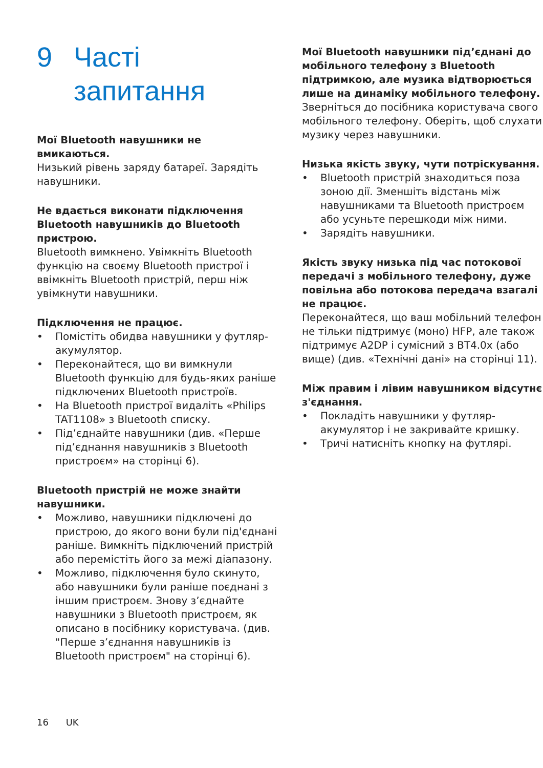9 Часті
запитання
Мої Bluetooth навушники не вмикаються.
Низький рівень заряду батареї. Зарядіть навушники.
Не вдається виконати підключення Bluetooth навушників до Bluetooth пристрою.
Bluetooth вимкнено. Увімкніть Bluetooth функцію на своєму Bluetooth пристрої і ввімкніть Bluetooth пристрій, перш ніж увімкнути навушники.
Підключення не працює.
• Помістіть обидва навушники у футляр-акумулятор.
• Переконайтеся, що ви вимкнули Bluetooth функцію для будь-яких раніше підключених Bluetooth пристроїв.
• На Bluetooth пристрої видаліть «Philips TAT1108» з Bluetooth списку.
• Під’єднайте навушники (див. «Перше під’єднання навушників з Bluetooth пристроєм» на сторінці 6).
Bluetooth пристрій не може знайти навушники.
• Можливо, навушники підключені до пристрою, до якого вони були під'єднані раніше. Вимкніть підключений пристрій або перемістіть його за межі діапазону.
• Можливо, підключення було скинуто, або навушники були раніше поєднані з іншим пристроєм. Знову з’єднайте навушники з Bluetooth пристроєм, як описано в посібнику користувача. (див. "Перше з’єднання навушників із Bluetooth пристроєм" на сторінці 6).
Мої Bluetooth навушники під’єднані до мобільного телефону з Bluetooth підтримкою, але музика відтворюється лише на динаміку мобільного телефону.
Зверніться до посібника користувача свого мобільного телефону. Оберіть, щоб слухати музику через навушники.
Низька якість звуку, чути потріскування.
• Bluetooth пристрій знаходиться поза зоною дії. Зменшіть відстань між навушниками та Bluetooth пристроєм або усуньте перешкоди між ними.
• Зарядіть навушники.
Якість звуку низька під час потокової передачі з мобільного телефону, дуже повільна або потокова передача взагалі не працює.
Переконайтеся, що ваш мобільний телефон не тільки підтримує (моно) HFP, але також підтримує A2DP і сумісний з BT4.0x (або вище) (див. «Технічні дані» на сторінці 11).
Між правим і лівим навушником відсутнє з'єднання.
• Покладіть навушники у футляр-акумулятор і не закривайте кришку.
• Тричі натисніть кнопку на футлярі.
16 UK